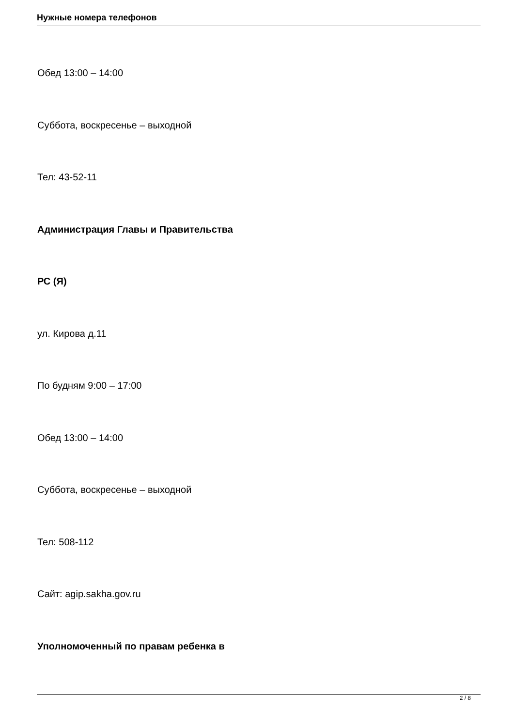Нужные номера телефонов
Обед 13:00 – 14:00
Суббота, воскресенье – выходной
Тел: 43-52-11
Администрация Главы и Правительства
РС (Я)
ул. Кирова д.11
По будням 9:00 – 17:00
Обед 13:00 – 14:00
Суббота, воскресенье – выходной
Тел: 508-112
Сайт: agip.sakha.gov.ru
Уполномоченный по правам ребенка в
2 / 8